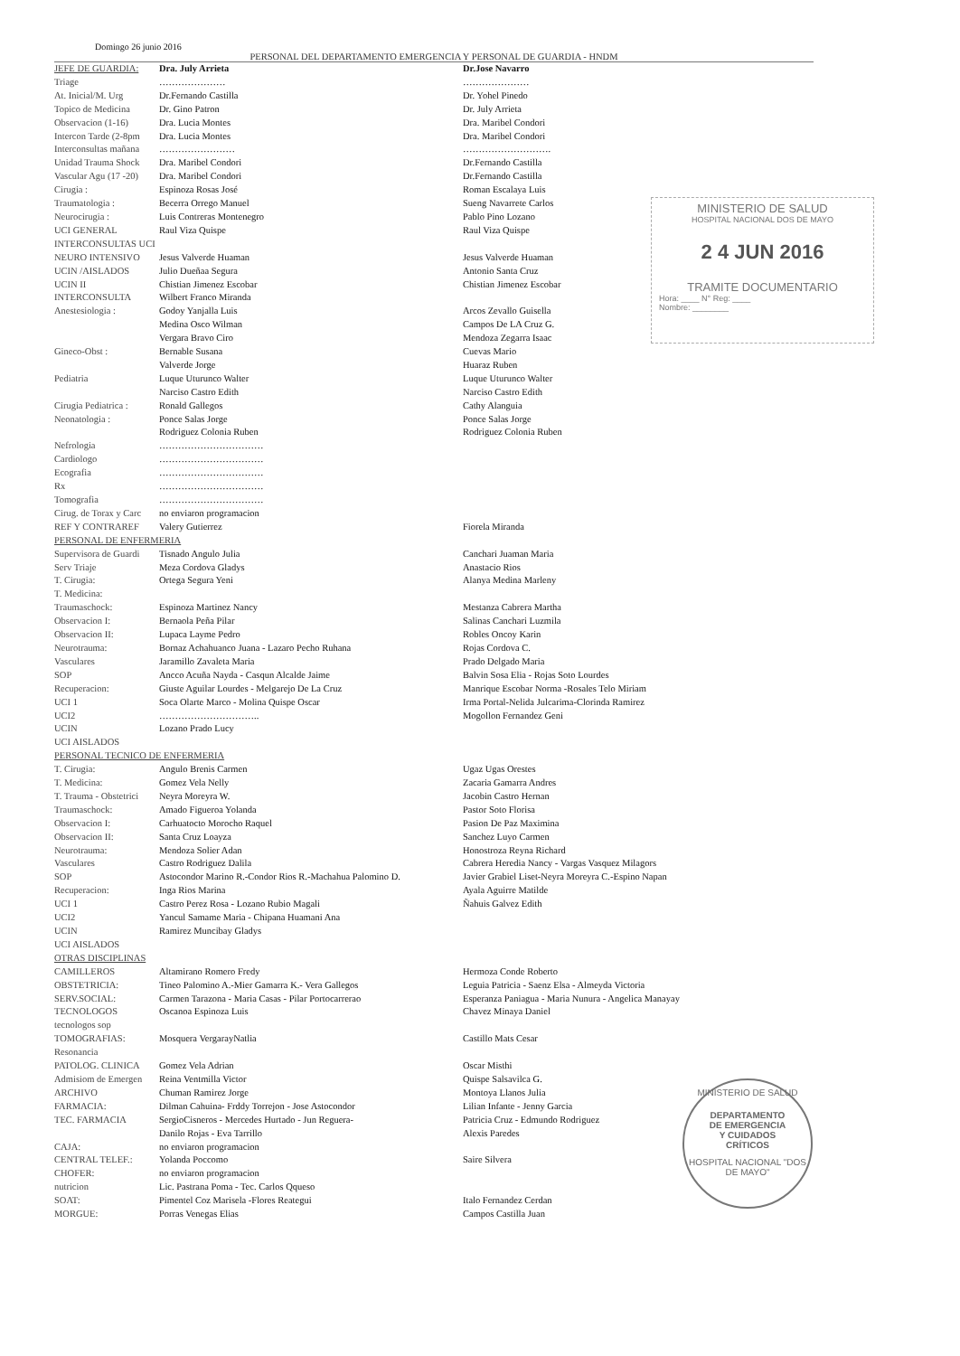Domingo 26 junio 2016
PERSONAL DEL DEPARTAMENTO EMERGENCIA Y PERSONAL DE GUARDIA - HNDM
| JEFE DE GUARDIA: | Dra. July Arrieta | Dr.Jose Navarro |
| Triage | ………………… | ………………… |
| At. Inicial/M. Urg | Dr.Fernando Castilla | Dr. Yohel Pinedo |
| Topico de Medicina | Dr. Gino Patron | Dr. July Arrieta |
| Observacion (1-16) | Dra. Lucia Montes | Dra. Maribel Condori |
| Intercon Tarde (2-8pm | Dra. Lucia Montes | Dra. Maribel Condori |
| Interconsultas mañana | …………………… | ………………………. |
| Unidad Trauma Shock | Dra. Maribel Condori | Dr.Fernando Castilla |
| Vascular Agu (17 -20) | Dra. Maribel Condori | Dr.Fernando Castilla |
| Cirugia : | Espinoza Rosas José | Roman Escalaya Luis |
| Traumatologia : | Becerra Orrego Manuel | Sueng Navarrete Carlos |
| Neurocirugia : | Luis Contreras Montenegro | Pablo Pino Lozano |
| UCI GENERAL | Raul Viza Quispe | Raul Viza Quispe |
| INTERCONSULTAS UCI | | |
| NEURO INTENSIVO | Jesus Valverde Huaman | Jesus Valverde Huaman |
| UCIN /AISLADOS | Julio Dueñaa Segura | Antonio Santa Cruz |
| UCIN II | Chistian Jimenez Escobar | Chistian Jimenez Escobar |
| INTERCONSULTA | Wilbert Franco Miranda | |
| Anestesiologia : | Godoy Yanjalla Luis | Arcos Zevallo Guisella |
| | Medina Osco Wilman | Campos De LA Cruz G. |
| | Vergara Bravo Ciro | Mendoza Zegarra Isaac |
| Gineco-Obst : | Bernable Susana | Cuevas Mario |
| | Valverde Jorge | Huaraz Ruben |
| Pediatria | Luque Uturunco Walter | Luque Uturunco Walter |
| | Narciso Castro Edith | Narciso Castro Edith |
| Cirugia Pediatrica : | Ronald Gallegos | Cathy Alanguia |
| Neonatologia : | Ponce Salas Jorge | Ponce Salas Jorge |
| | Rodriguez Colonia Ruben | Rodriguez Colonia Ruben |
| Nefrologia | …………………………… | |
| Cardiologo | …………………………… | |
| Ecografia | …………………………… | |
| Rx | …………………………… | |
| Tomografia | …………………………… | |
| Cirug. de Torax y Carc | no enviaron programacion | |
| REF Y CONTRAREF | Valery Gutierrez | Fiorela Miranda |
| PERSONAL DE ENFERMERIA | | |
| Supervisora de Guardi | Tisnado Angulo Julia | Canchari Juaman Maria |
| Serv Triaje | Meza Cordova Gladys | Anastacio Rios |
| T. Cirugia: | Ortega Segura Yeni | Alanya Medina Marleny |
| T. Medicina: | | |
| Traumaschock: | Espinoza Martinez Nancy | Mestanza Cabrera Martha |
| Observacion I: | Bernaola Peña Pilar | Salinas Canchari Luzmila |
| Observacion II: | Lupaca Layme Pedro | Robles Oncoy Karin |
| Neurotrauma: | Bornaz Achahuanco Juana - Lazaro Pecho Ruhana | Rojas Cordova C. |
| Vasculares | Jaramillo Zavaleta Maria | Prado Delgado Maria |
| SOP | Ancco Acuña Nayda - Casqun Alcalde Jaime | Balvin Sosa Elia - Rojas Soto Lourdes |
| Recuperacion: | Giuste Aguilar Lourdes - Melgarejo De La Cruz | Manrique Escobar Norma -Rosales Telo Miriam |
| UCI 1 | Soca Olarte Marco - Molina Quispe Oscar | Irma Portal-Nelida Julcarima-Clorinda Ramirez |
| UCI2 | ………………………….. | Mogollon Fernandez Geni |
| UCIN | Lozano Prado Lucy | |
| UCI AISLADOS | | |
| PERSONAL TECNICO DE ENFERMERIA | | |
| T. Cirugia: | Angulo Brenis Carmen | Ugaz Ugas Orestes |
| T. Medicina: | Gomez Vela Nelly | Zacaria Gamarra Andres |
| T. Trauma - Obstetrici | Neyra Moreyra W. | Jacobin Castro Hernan |
| Traumaschock: | Amado Figueroa Yolanda | Pastor Soto Florisa |
| Observacion I: | Carhuatocto Morocho Raquel | Pasion De Paz Maximina |
| Observacion II: | Santa Cruz Loayza | Sanchez Luyo Carmen |
| Neurotrauma: | Mendoza Solier Adan | Honostroza Reyna Richard |
| Vasculares | Castro Rodriguez Dalila | Cabrera Heredia Nancy - Vargas Vasquez Milagors |
| SOP | Astocondor Marino R.-Condor Rios R.-Machahua Palomino D. | Javier Grabiel Liset-Neyra Moreyra C.-Espino Napan |
| Recuperacion: | Inga Rios Marina | Ayala Aguirre Matilde |
| UCI 1 | Castro Perez Rosa - Lozano Rubio Magali | Ñahuis Galvez Edith |
| UCI2 | Yancul Samame Maria - Chipana Huamani Ana | |
| UCIN | Ramirez Muncibay Gladys | |
| UCI AISLADOS | | |
| OTRAS DISCIPLINAS | | |
| CAMILLEROS | Altamirano Romero Fredy | Hermoza Conde Roberto |
| OBSTETRICIA: | Tineo Palomino A.-Mier Gamarra K.- Vera Gallegos | Leguia Patricia - Saenz Elsa - Almeyda Victoria |
| SERV.SOCIAL: | Carmen Tarazona - Maria Casas - Pilar Portocarrerao | Esperanza Paniagua - Maria Nunura - Angelica Manayay |
| TECNOLOGOS | Oscanoa Espinoza Luis | Chavez Minaya Daniel |
| tecnologos sop | | |
| TOMOGRAFIAS: | Mosquera VergarayNatlia | Castillo Mats Cesar |
| Resonancia | | |
| PATOLOG. CLINICA | Gomez Vela Adrian | Oscar Misthi |
| Admisiom de Emergen | Reina Ventmilla Victor | Quispe Salsavilca G. |
| ARCHIVO | Chuman Ramirez Jorge | Montoya Llanos Julia |
| FARMACIA: | Dilman Cahuina- Frddy Torrejon - Jose Astocondor | Lilian Infante - Jenny Garcia |
| TEC. FARMACIA | SergioCisneros - Mercedes Hurtado - Jun Reguera- | Patricia Cruz - Edmundo Rodriguez |
| | Danilo Rojas - Eva Tarrillo | Alexis Paredes |
| CAJA: | no enviaron programacion | |
| CENTRAL TELEF.: | Yolanda Poccomo | Saire Silvera |
| CHOFER: | no enviaron programacion | |
| nutricion | Lic. Pastrana Poma - Tec. Carlos Qqueso | |
| SOAT: | Pimentel Coz Marisela -Flores Reategui | Italo Fernandez Cerdan |
| MORGUE: | Porras Venegas Elias | Campos Castilla Juan |
MINISTERIO DE SALUD
HOSPITAL NACIONAL DOS DE MAYO
2 4 JUN 2016
TRAMITE DOCUMENTARIO
Hora: ____ N° Reg: ____
Nombre: ________
MINISTERIO DE SALUD
DEPARTAMENTO
DE EMERGENCIA
Y CUIDADOS
CRÍTICOS
HOSPITAL NACIONAL "DOS DE MAYO"